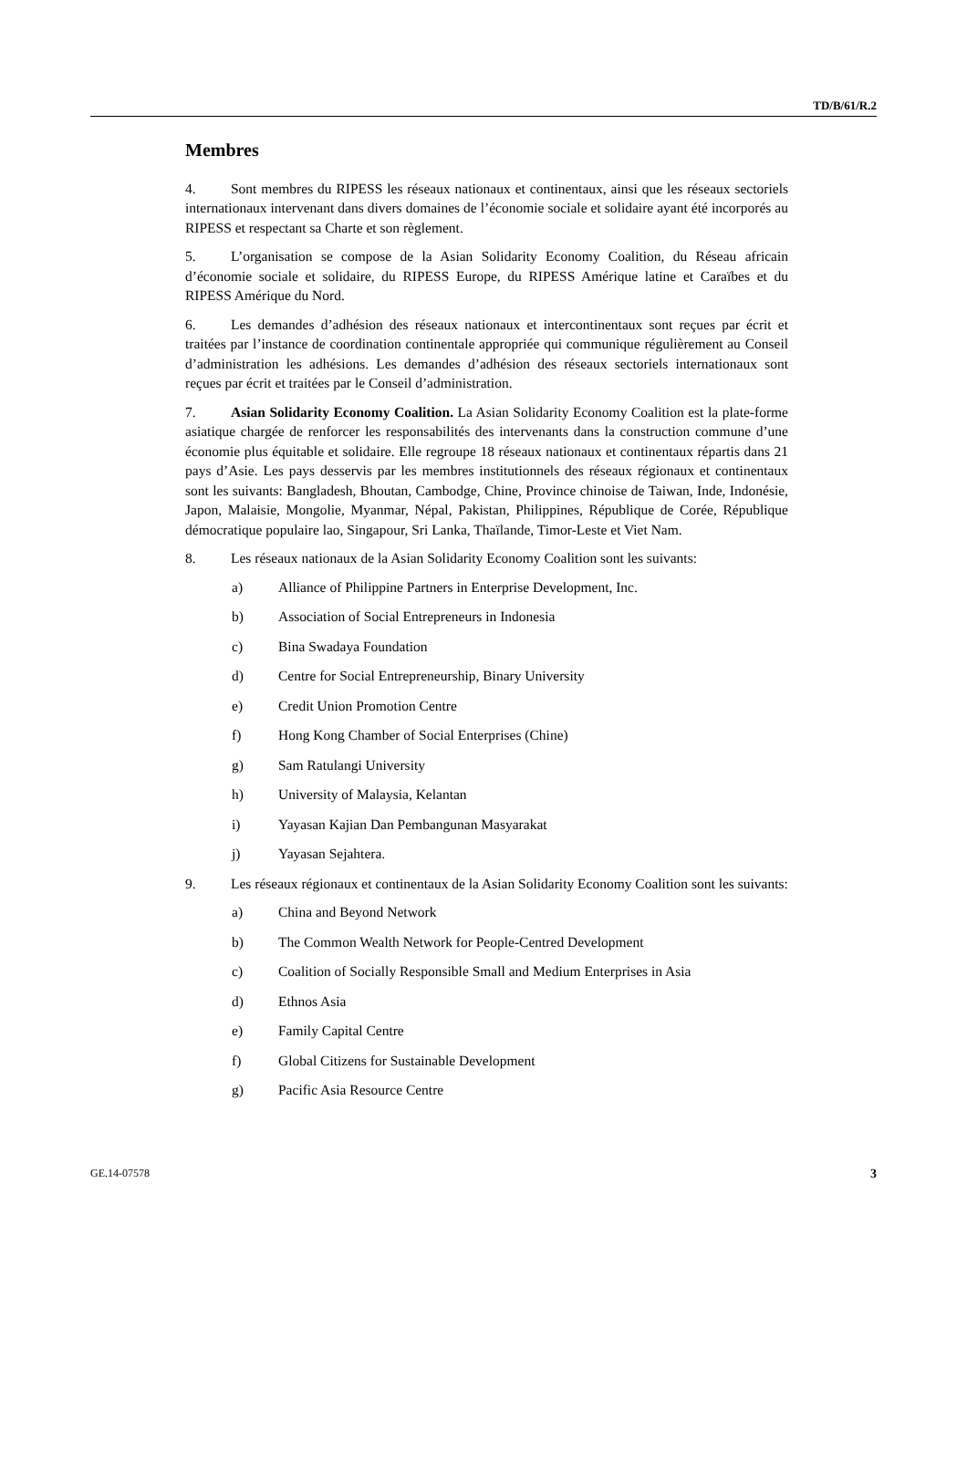TD/B/61/R.2
Membres
4. Sont membres du RIPESS les réseaux nationaux et continentaux, ainsi que les réseaux sectoriels internationaux intervenant dans divers domaines de l’économie sociale et solidaire ayant été incorporés au RIPESS et respectant sa Charte et son règlement.
5. L’organisation se compose de la Asian Solidarity Economy Coalition, du Réseau africain d’économie sociale et solidaire, du RIPESS Europe, du RIPESS Amérique latine et Caraïbes et du RIPESS Amérique du Nord.
6. Les demandes d’adhésion des réseaux nationaux et intercontinentaux sont reçues par écrit et traitées par l’instance de coordination continentale appropriée qui communique régulièrement au Conseil d’administration les adhésions. Les demandes d’adhésion des réseaux sectoriels internationaux sont reçues par écrit et traitées par le Conseil d’administration.
7. Asian Solidarity Economy Coalition. La Asian Solidarity Economy Coalition est la plate-forme asiatique chargée de renforcer les responsabilités des intervenants dans la construction commune d’une économie plus équitable et solidaire. Elle regroupe 18 réseaux nationaux et continentaux répartis dans 21 pays d’Asie. Les pays desservis par les membres institutionnels des réseaux régionaux et continentaux sont les suivants: Bangladesh, Bhoutan, Cambodge, Chine, Province chinoise de Taiwan, Inde, Indonésie, Japon, Malaisie, Mongolie, Myanmar, Népal, Pakistan, Philippines, République de Corée, République démocratique populaire lao, Singapour, Sri Lanka, Thaïlande, Timor-Leste et Viet Nam.
8. Les réseaux nationaux de la Asian Solidarity Economy Coalition sont les suivants:
a) Alliance of Philippine Partners in Enterprise Development, Inc.
b) Association of Social Entrepreneurs in Indonesia
c) Bina Swadaya Foundation
d) Centre for Social Entrepreneurship, Binary University
e) Credit Union Promotion Centre
f) Hong Kong Chamber of Social Enterprises (Chine)
g) Sam Ratulangi University
h) University of Malaysia, Kelantan
i) Yayasan Kajian Dan Pembangunan Masyarakat
j) Yayasan Sejahtera.
9. Les réseaux régionaux et continentaux de la Asian Solidarity Economy Coalition sont les suivants:
a) China and Beyond Network
b) The Common Wealth Network for People-Centred Development
c) Coalition of Socially Responsible Small and Medium Enterprises in Asia
d) Ethnos Asia
e) Family Capital Centre
f) Global Citizens for Sustainable Development
g) Pacific Asia Resource Centre
GE.14-07578 3